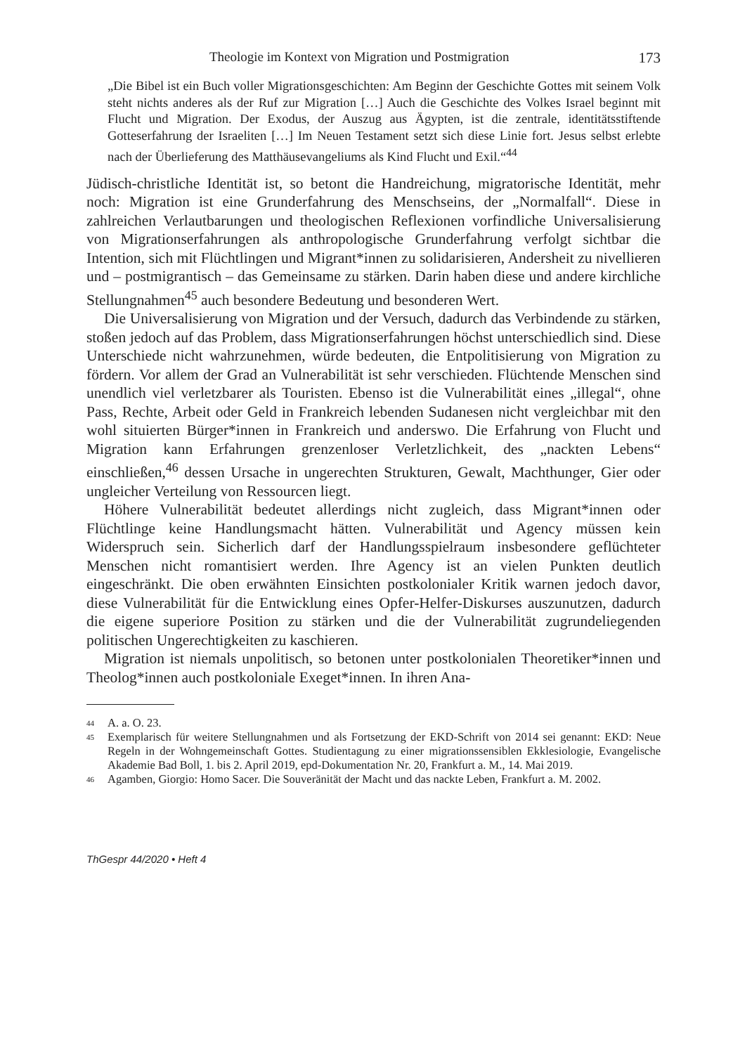Theologie im Kontext von Migration und Postmigration 173
„Die Bibel ist ein Buch voller Migrationsgeschichten: Am Beginn der Geschichte Gottes mit seinem Volk steht nichts anderes als der Ruf zur Migration […] Auch die Geschichte des Volkes Israel beginnt mit Flucht und Migration. Der Exodus, der Auszug aus Ägypten, ist die zentrale, identitätsstiftende Gotteserfahrung der Israeliten […] Im Neuen Testament setzt sich diese Linie fort. Jesus selbst erlebte nach der Überlieferung des Matthäusevangeliums als Kind Flucht und Exil.“<sup>44</sup>
Jüdisch-christliche Identität ist, so betont die Handreichung, migratorische Identität, mehr noch: Migration ist eine Grunderfahrung des Menschseins, der „Normalfall“. Diese in zahlreichen Verlautbarungen und theologischen Reflexionen vorfindliche Universalisierung von Migrationserfahrungen als anthropologische Grunderfahrung verfolgt sichtbar die Intention, sich mit Flüchtlingen und Migrant*innen zu solidarisieren, Andersheit zu nivellieren und – postmigrantisch – das Gemeinsame zu stärken. Darin haben diese und andere kirchliche Stellungnahmen<sup>45</sup> auch besondere Bedeutung und besonderen Wert.
Die Universalisierung von Migration und der Versuch, dadurch das Verbindende zu stärken, stoßen jedoch auf das Problem, dass Migrationserfahrungen höchst unterschiedlich sind. Diese Unterschiede nicht wahrzunehmen, würde bedeuten, die Entpolitisierung von Migration zu fördern. Vor allem der Grad an Vulnerabilität ist sehr verschieden. Flüchtende Menschen sind unendlich viel verletzbarer als Touristen. Ebenso ist die Vulnerabilität eines „illegal“, ohne Pass, Rechte, Arbeit oder Geld in Frankreich lebenden Sudanesen nicht vergleichbar mit den wohl situierten Bürger*innen in Frankreich und anderswo. Die Erfahrung von Flucht und Migration kann Erfahrungen grenzenloser Verletzlichkeit, des „nackten Lebens“ einschließen,<sup>46</sup> dessen Ursache in ungerechten Strukturen, Gewalt, Machthunger, Gier oder ungleicher Verteilung von Ressourcen liegt.
Höhere Vulnerabilität bedeutet allerdings nicht zugleich, dass Migrant*innen oder Flüchtlinge keine Handlungsmacht hätten. Vulnerabilität und Agency müssen kein Widerspruch sein. Sicherlich darf der Handlungsspielraum insbesondere geflüchteter Menschen nicht romantisiert werden. Ihre Agency ist an vielen Punkten deutlich eingeschränkt. Die oben erwähnten Einsichten postkolonialer Kritik warnen jedoch davor, diese Vulnerabilität für die Entwicklung eines Opfer-Helfer-Diskurses auszunutzen, dadurch die eigene superiore Position zu stärken und die der Vulnerabilität zugrundeliegenden politischen Ungerechtigkeiten zu kaschieren.
Migration ist niemals unpolitisch, so betonen unter postkolonialen Theoretiker*innen und Theolog*innen auch postkoloniale Exeget*innen. In ihren Ana-
44 A. a. O. 23.
45 Exemplarisch für weitere Stellungnahmen und als Fortsetzung der EKD-Schrift von 2014 sei genannt: EKD: Neue Regeln in der Wohngemeinschaft Gottes. Studientagung zu einer migrationssensiblen Ekklesiologie, Evangelische Akademie Bad Boll, 1. bis 2. April 2019, epd-Dokumentation Nr. 20, Frankfurt a. M., 14. Mai 2019.
46 Agamben, Giorgio: Homo Sacer. Die Souveränität der Macht und das nackte Leben, Frankfurt a. M. 2002.
ThGespr 44/2020 • Heft 4